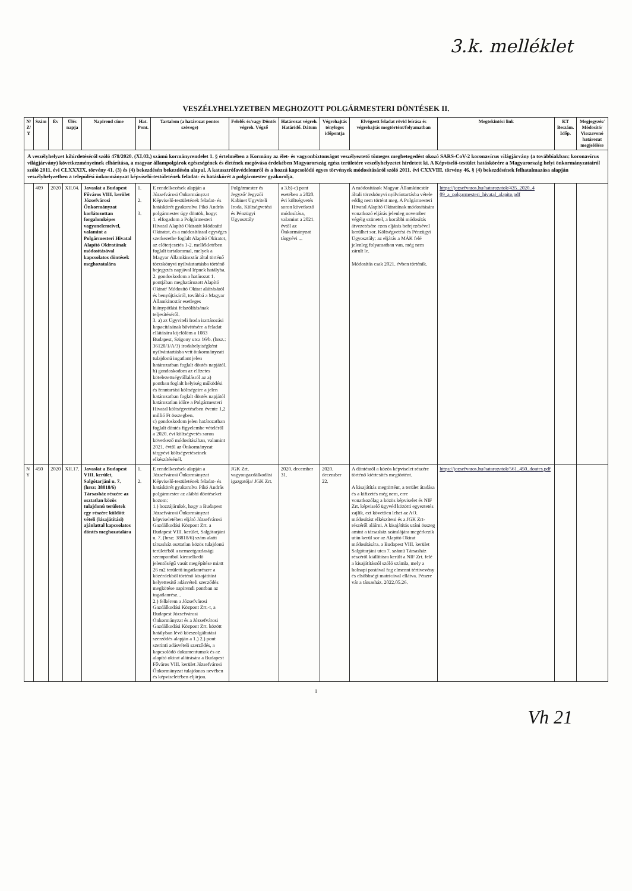3.k. melléklet
VESZÉLYHELYZETBEN MEGHOZOTT POLGÁRMESTERI DÖNTÉSEK II.
| N/ Z/ Y | Szám | Év | Ülés napja | Napirend címe | Hat. Pont. | Tartalom (a határozat pontos szövege) | Felelős és/vagy Döntés végreh. Végző | Határozat végreh. Határidő. Dátum | Végrehajtás tényleges időpontja | Elvégzett feladat rövid leírása és végrehajtás megtörtént/folyamatban | Megtekintési link | KT Beszám. Időp. | Megjegyzés/ Módosító/ Visszavonó határozat megjelölése |
| --- | --- | --- | --- | --- | --- | --- | --- | --- | --- | --- | --- | --- | --- |
| A veszélyhelyzet kihirdetéséről szóló 478/2020. (XI.03.) számú kormányrendelet 1. § értelmében a Kormány az élet- és vagyonbiztonságot veszélyeztető tömeges megbetegedést okozó SARS-CoV-2 koronavírus világjárvány (a továbbiakban: koronavírus világjárvány) következményeinek elhárítása, a magyar állampolgárok egészségének és életének megóvása érdekében Magyarország egész területére veszélyhelyzetet hirdetett ki. A Képviselő-testület hatáskörére a Magyarország helyi önkormányzatairól szóló 2011. évi CLXXXIX. törvény 41. (3) és (4) bekezdésén bekezdésén alapul. A katasztrófavédelemről és a hozzá kapcsolódó egyes törvények módosításáról szóló 2011. évi CXXVIII. törvény 46. § (4) bekezdésének felhatalmazása alapján veszélyhelyzetben a települési önkormányzat képviselő-testületének feladat- és hatáskörét a polgármester gyakorolja. | | | | | | | | | | | | | |
| | 409 | 2020 | XII.04. | Javaslat a Budapest Főváros VIII. kerület Józsefvárosi Önkormányzat korlátozottan forgalomképes vagyonelemeivel, valamint a Polgármesteri Hivatal Alapító Okiratának módosításával kapcsolatos döntések meghozatalára | 1. 2. 3. | E rendelkezések alapján a Józsefvárosi Önkormányzat Képviselő-testületének feladat- és hatáskörét gyakorolva Pikó András polgármester úgy döntök, hogy: 1. elfogadom a Polgármesteri Hivatal Alapító Okiratát Módosító Okiratot, és a módosítással egységes szerkezetbe foglalt Alapító Okiratot, az előterjesztés 1-2. mellékletében foglalt tartalommal, melyek a Magyar Államkincstár által történő törzskönyvi nyilvántartásba történő bejegyzés napjával lépnek hatályba. 2. gondoskodom a határozat 1. pontjában meghatározott Alapító Okirat/ Módosító Okirat aláírásáról és benyújtásáról, továbbá a Magyar Államkincstár esetleges hiánypótlási felszólításának teljesítéséről. 3. a) az Ügyviteli Iroda irattározási kapacitásának bővítésére a feladat ellátására kijelölöm a 1083 Budapest, Szigony utca 16/b. (hrsz.: 36128/1/A/3) irodahelyiségként nyilvántartásba vett önkormányzati tulajdonú ingatlant jelen határozatban foglalt döntés napjától. b) gondoskodom az előzetes kötelezettségvállalásról az a) pontban foglalt helyiség működési és fenntartási költségeire a jelen határozatban foglalt döntés napjától határozatlan időre a Polgármesteri Hivatal költségvetésében évente 1,2 millió Ft összegben. c) gondoskodom jelen határozatban foglalt döntés figyelembe vételéről a 2020. évi költségvetés soron következő módosításában, valamint 2021. évtől az Önkormányzat tárgyévi költségvetéseinek elkészítésénél. | Polgármester és Jegyző/ Jegyzői Kabinet Ügyviteli Iroda, Költségvetési és Pénzügyi Ügyosztály | a 3.b)-c) pont esetében a 2020. évi költségvetés soron következő módosítása, valamint a 2021. évtől az Önkormányzat tárgyévi ... | | A módosítások Magyar Államkincstár általi törzskönyvi nyilvántartásba vétele eddig nem történt meg. A Polgármesteri Hivatal Alapító Okiratának módosítására vonatkozó eljárás jelenleg november végéig szünetel, a korábbi módosítás átvezetésére ezen eljárás befejezésével kerülhet sor. Költségvetési és Pénzügyi Ügyosztály: az eljárás a MÁK felé jelenleg folyamatban van, még nem zárult le. Módosítás csak 2021. évben történik. | https://jozsefvaros.hu/hatarozatok/435_2020_4 09_a_polgarmesteri_hivatal_alapito.pdf | | |
| N Y | 450 | 2020 | XII.17. | Javaslat a Budapest VIII. kerület, Salgótarjáni u. 7. (hrsz: 38818/6) Társasház részére az osztatlan közös tulajdonú területek egy részére küldött vételi (kisajátítási) ajánlattal kapcsolatos döntés meghozatalára | 1. 2. | E rendelkezések alapján a Józsefvárosi Önkormányzat Képviselő-testületének feladat- és hatáskörét gyakorolva Pikó András polgármester az alábbi döntéseket hozom: 1.) hozzájárulok, hogy a Budapest Józsefvárosi Önkormányzat képviseletében eljáró Józsefvárosi Gazdálkodási Központ Zrt. a Budapest VIII. kerület, Salgótarjáni u. 7. (hrsz: 38818/6) szám alatti társasház osztatlan közös tulajdonú területéből a nemzetgazdasági szempontból kiemelkedő jelentőségű vasút megépítése miatt 26 m2 területű ingatlanrészre a közérdekből történő kisajátítást helyettesítő adásvételi szerződés megkötése napirendi pontban az ingatlanrész... 2.) felkérem a Józsefvárosi Gazdálkodási Központ Zrt.-t, a Budapest Józsefvárosi Önkormányzat és a Józsefvárosi Gazdálkodási Központ Zrt. között hatályban lévő közszolgáltatási szerződés alapján a 1.) 2.) pont szerinti adásvételi szerződés, a kapcsolódó dokumentumok és az alapító okirat aláírására a Budapest Főváros VIII. kerület Józsefvárosi Önkormányzat tulajdonos nevében és képviseletében eljárjon. | JGK Zrt. vagyongazdálkodási igazgatója/ JGK Zrt. | 2020. december 31. | 2020. december 22. | A döntésről a közös képviselet részére történő kiértesítés megtörtént. A kisajátítás megtörtént, a terület átadása és a kifizetés még nem, erre vonatkozólag a közös képviselet és NIF Zrt. képviselő ügyvéd közötti egyeztetés zajlik, ezt követően lehet az AO. módosítást elkészíteni és a JGK Zrt- részéről aláírni. A kisajátítás utáni összeg amint a társasház számlájára megérkezik után kerül sor az Alapító Okirat módosítására. a Budapest VIII. kerület Salgótarjáni utca 7. számú Társasház részéről kiállításra került a NIF Zrt. felé a kisajátításról szóló számla, mely a holnapi postával fog elmenni tértivevény és elsőbbségi matricával ellátva. Pénzre vár a társasház. 2022.05.26. | https://jozsefvaros.hu/hatarozatok/561_450_dontes.pdf | | |
1
Vh 21